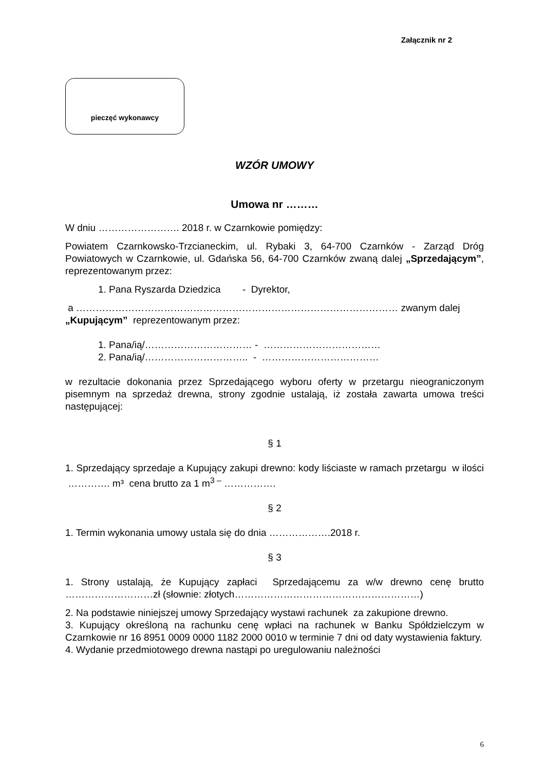Załącznik nr 2
pieczęć wykonawcy
WZÓR UMOWY
Umowa nr ………
W dniu ……………………. 2018 r. w Czarnkowie pomiędzy:
Powiatem Czarnkowsko-Trzcianeckim, ul. Rybaki 3, 64-700 Czarnków - Zarząd Dróg Powiatowych w Czarnkowie, ul. Gdańska 56, 64-700 Czarnków zwaną dalej „Sprzedającym”, reprezentowanym przez:
1. Pana Ryszarda Dziedzica - Dyrektor,
a ……………………………………………………………………………………… zwanym dalej „Kupującym” reprezentowanym przez:
1. Pana/ią/…………………………… - ………………………………
2. Pana/ią/………………………….. - ………………………………
w rezultacie dokonania przez Sprzedającego wyboru oferty w przetargu nieograniczonym pisemnym na sprzedaż drewna, strony zgodnie ustalają, iż została zawarta umowa treści następującej:
§ 1
1. Sprzedający sprzedaje a Kupujący zakupi drewno: kody liściaste w ramach przetargu w ilości …………. m³ cena brutto za 1 m<sup>3 –</sup> …………….
§ 2
1. Termin wykonania umowy ustala się do dnia ……………….2018 r.
§ 3
1. Strony ustalają, że Kupujący zapłaci Sprzedającemu za w/w drewno cenę brutto ………………………zł (słownie: złotych…………………………………………………)
2. Na podstawie niniejszej umowy Sprzedający wystawi rachunek za zakupione drewno.
3. Kupujący określoną na rachunku cenę wpłaci na rachunek w Banku Spółdzielczym w Czarnkowie nr 16 8951 0009 0000 1182 2000 0010 w terminie 7 dni od daty wystawienia faktury.
4. Wydanie przedmiotowego drewna nastąpi po uregulowaniu należności
6